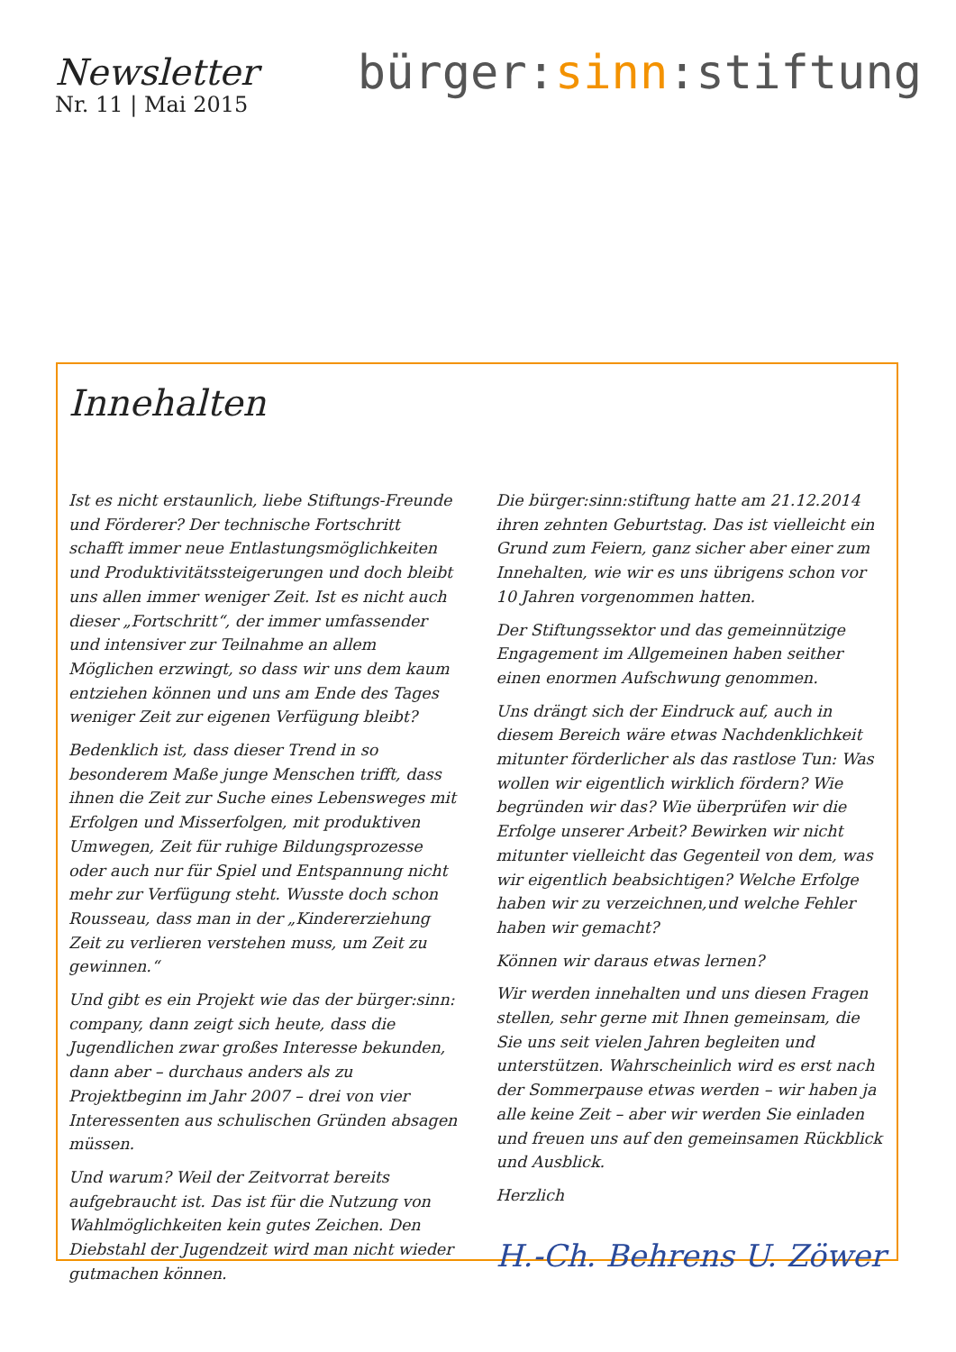Newsletter
Nr. 11 | Mai 2015
bürger:sinn:stiftung
Innehalten
Ist es nicht erstaunlich, liebe Stiftungs-Freunde und Förderer? Der technische Fortschritt schafft immer neue Entlastungsmöglichkeiten und Produktivitätssteigerungen und doch bleibt uns allen immer weniger Zeit. Ist es nicht auch dieser „Fortschritt“, der immer umfassender und intensiver zur Teilnahme an allem Möglichen erzwingt, so dass wir uns dem kaum entziehen können und uns am Ende des Tages weniger Zeit zur eigenen Verfügung bleibt?
Bedenklich ist, dass dieser Trend in so besonderem Maße junge Menschen trifft, dass ihnen die Zeit zur Suche eines Lebensweges mit Erfolgen und Misserfolgen, mit produktiven Umwegen, Zeit für ruhige Bildungsprozesse oder auch nur für Spiel und Entspannung nicht mehr zur Verfügung steht. Wusste doch schon Rousseau, dass man in der „Kindererziehung Zeit zu verlieren verstehen muss, um Zeit zu gewinnen.“
Und gibt es ein Projekt wie das der bürger:sinn: company, dann zeigt sich heute, dass die Jugendlichen zwar großes Interesse bekunden, dann aber – durchaus anders als zu Projektbeginn im Jahr 2007 – drei von vier Interessenten aus schulischen Gründen absagen müssen.
Und warum? Weil der Zeitvorrat bereits aufgebraucht ist. Das ist für die Nutzung von Wahlmöglichkeiten kein gutes Zeichen. Den Diebstahl der Jugendzeit wird man nicht wieder gutmachen können.
Die bürger:sinn:stiftung hatte am 21.12.2014 ihren zehnten Geburtstag. Das ist vielleicht ein Grund zum Feiern, ganz sicher aber einer zum Innehalten, wie wir es uns übrigens schon vor 10 Jahren vorgenommen hatten.
Der Stiftungssektor und das gemeinnützige Engagement im Allgemeinen haben seither einen enormen Aufschwung genommen.
Uns drängt sich der Eindruck auf, auch in diesem Bereich wäre etwas Nachdenklichkeit mitunter förderlicher als das rastlose Tun: Was wollen wir eigentlich wirklich fördern? Wie begründen wir das? Wie überprüfen wir die Erfolge unserer Arbeit? Bewirken wir nicht mitunter vielleicht das Gegenteil von dem, was wir eigentlich beabsichtigen? Welche Erfolge haben wir zu verzeichnen,und welche Fehler haben wir gemacht?
Können wir daraus etwas lernen?
Wir werden innehalten und uns diesen Fragen stellen, sehr gerne mit Ihnen gemeinsam, die Sie uns seit vielen Jahren begleiten und unterstützen. Wahrscheinlich wird es erst nach der Sommerpause etwas werden – wir haben ja alle keine Zeit – aber wir werden Sie einladen und freuen uns auf den gemeinsamen Rückblick und Ausblick.
Herzlich
H.-Ch. Behrens U. Zöwer